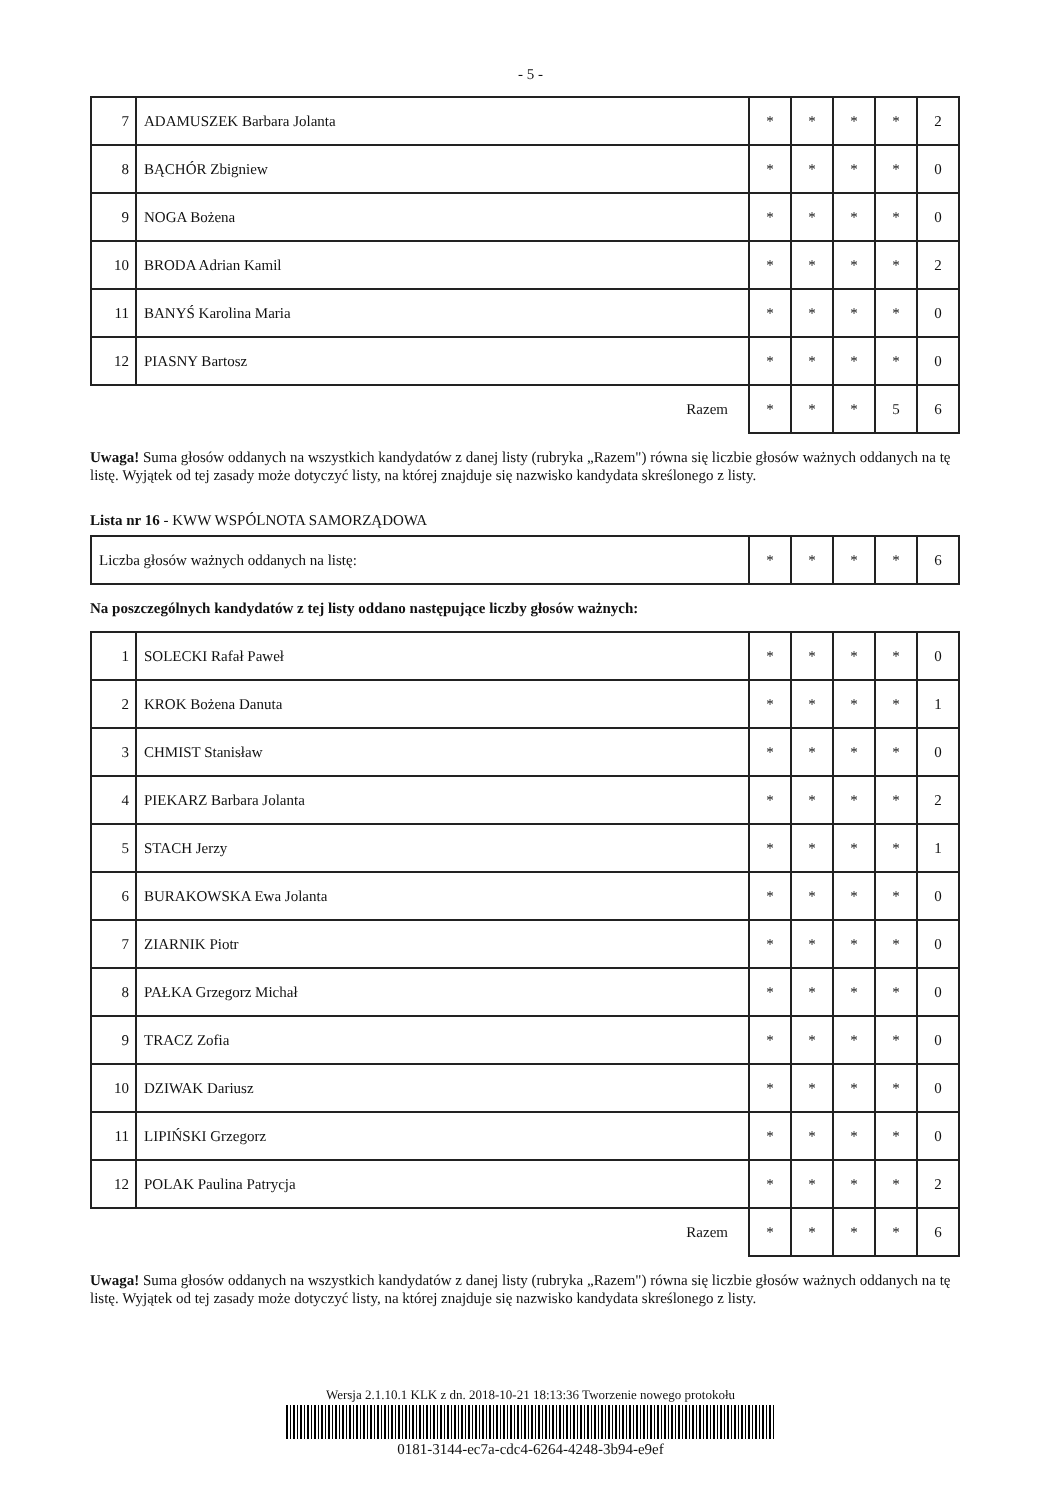- 5 -
| 7 | ADAMUSZEK Barbara Jolanta | * | * | * | * | 2 |
| 8 | BĄCHÓR Zbigniew | * | * | * | * | 0 |
| 9 | NOGA Bożena | * | * | * | * | 0 |
| 10 | BRODA Adrian Kamil | * | * | * | * | 2 |
| 11 | BANYŚ Karolina Maria | * | * | * | * | 0 |
| 12 | PIASNY Bartosz | * | * | * | * | 0 |
| Razem | | * | * | * | 5 | 6 |
Uwaga! Suma głosów oddanych na wszystkich kandydatów z danej listy (rubryka „Razem") równa się liczbie głosów ważnych oddanych na tę listę. Wyjątek od tej zasady może dotyczyć listy, na której znajduje się nazwisko kandydata skreślonego z listy.
Lista nr 16 - KWW WSPÓLNOTA SAMORZĄDOWA
| Liczba głosów ważnych oddanych na listę: | * | * | * | * | 6 |
Na poszczególnych kandydatów z tej listy oddano następujące liczby głosów ważnych:
| 1 | SOLECKI Rafał Paweł | * | * | * | * | 0 |
| 2 | KROK Bożena Danuta | * | * | * | * | 1 |
| 3 | CHMIST Stanisław | * | * | * | * | 0 |
| 4 | PIEKARZ Barbara Jolanta | * | * | * | * | 2 |
| 5 | STACH Jerzy | * | * | * | * | 1 |
| 6 | BURAKOWSKA Ewa Jolanta | * | * | * | * | 0 |
| 7 | ZIARNIK Piotr | * | * | * | * | 0 |
| 8 | PAŁKA Grzegorz Michał | * | * | * | * | 0 |
| 9 | TRACZ Zofia | * | * | * | * | 0 |
| 10 | DZIWAK Dariusz | * | * | * | * | 0 |
| 11 | LIPIŃSKI Grzegorz | * | * | * | * | 0 |
| 12 | POLAK Paulina Patrycja | * | * | * | * | 2 |
| Razem | | * | * | * | * | 6 |
Uwaga! Suma głosów oddanych na wszystkich kandydatów z danej listy (rubryka „Razem") równa się liczbie głosów ważnych oddanych na tę listę. Wyjątek od tej zasady może dotyczyć listy, na której znajduje się nazwisko kandydata skreślonego z listy.
Wersja 2.1.10.1 KLK z dn. 2018-10-21 18:13:36 Tworzenie nowego protokołu
0181-3144-ec7a-cdc4-6264-4248-3b94-e9ef